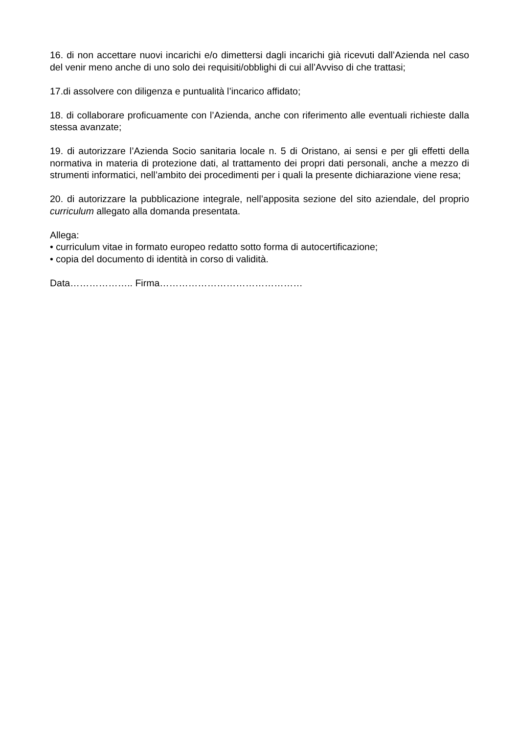16. di non accettare nuovi incarichi e/o dimettersi dagli incarichi già ricevuti dall’Azienda nel caso del venir meno anche di uno solo dei requisiti/obblighi di cui all’Avviso di che trattasi;
17.di assolvere con diligenza e puntualità l’incarico affidato;
18. di collaborare proficuamente con l’Azienda, anche con riferimento alle eventuali richieste dalla stessa avanzate;
19. di autorizzare l’Azienda Socio sanitaria locale n. 5 di Oristano, ai sensi e per gli effetti della normativa in materia di protezione dati, al trattamento dei propri dati personali, anche a mezzo di strumenti informatici, nell’ambito dei procedimenti per i quali la presente dichiarazione viene resa;
20. di autorizzare la pubblicazione integrale, nell’apposita sezione del sito aziendale, del proprio curriculum allegato alla domanda presentata.
Allega:
• curriculum vitae in formato europeo redatto sotto forma di autocertificazione;
• copia del documento di identità in corso di validità.
Data……………….. Firma………………………………………